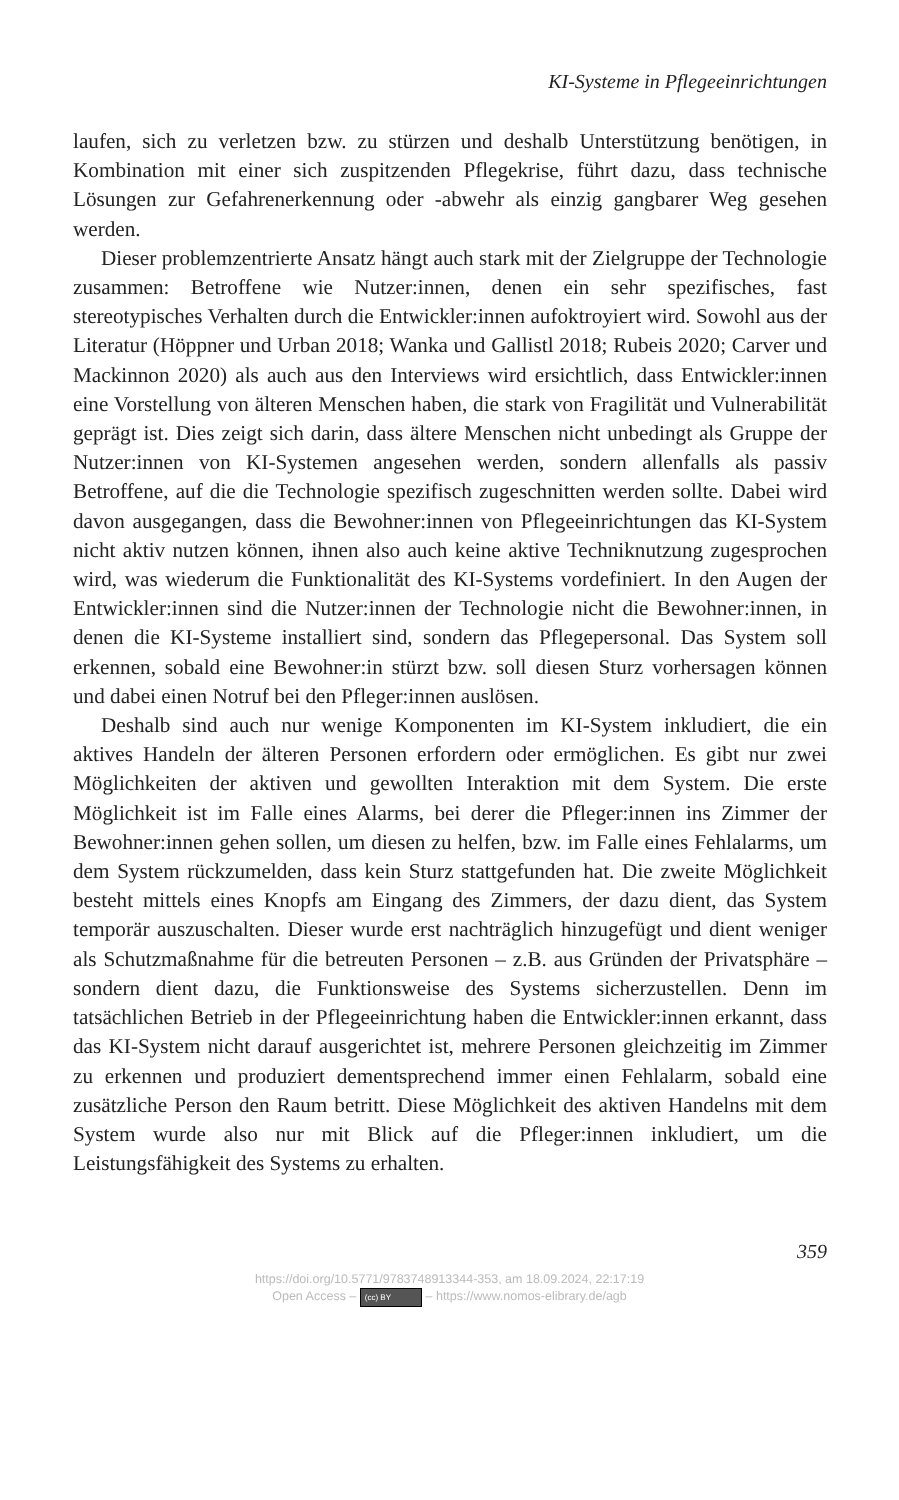KI-Systeme in Pflegeeinrichtungen
laufen, sich zu verletzen bzw. zu stürzen und deshalb Unterstützung benötigen, in Kombination mit einer sich zuspitzenden Pflegekrise, führt dazu, dass technische Lösungen zur Gefahrenerkennung oder -abwehr als einzig gangbarer Weg gesehen werden.
Dieser problemzentrierte Ansatz hängt auch stark mit der Zielgruppe der Technologie zusammen: Betroffene wie Nutzer:innen, denen ein sehr spezifisches, fast stereotypisches Verhalten durch die Entwickler:innen aufoktroyiert wird. Sowohl aus der Literatur (Höppner und Urban 2018; Wanka und Gallistl 2018; Rubeis 2020; Carver und Mackinnon 2020) als auch aus den Interviews wird ersichtlich, dass Entwickler:innen eine Vorstellung von älteren Menschen haben, die stark von Fragilität und Vulnerabilität geprägt ist. Dies zeigt sich darin, dass ältere Menschen nicht unbedingt als Gruppe der Nutzer:innen von KI-Systemen angesehen werden, sondern allenfalls als passiv Betroffene, auf die die Technologie spezifisch zugeschnitten werden sollte. Dabei wird davon ausgegangen, dass die Bewohner:innen von Pflegeeinrichtungen das KI-System nicht aktiv nutzen können, ihnen also auch keine aktive Techniknutzung zugesprochen wird, was wiederum die Funktionalität des KI-Systems vordefiniert. In den Augen der Entwickler:innen sind die Nutzer:innen der Technologie nicht die Bewohner:innen, in denen die KI-Systeme installiert sind, sondern das Pflegepersonal. Das System soll erkennen, sobald eine Bewohner:in stürzt bzw. soll diesen Sturz vorhersagen können und dabei einen Notruf bei den Pfleger:innen auslösen.
Deshalb sind auch nur wenige Komponenten im KI-System inkludiert, die ein aktives Handeln der älteren Personen erfordern oder ermöglichen. Es gibt nur zwei Möglichkeiten der aktiven und gewollten Interaktion mit dem System. Die erste Möglichkeit ist im Falle eines Alarms, bei derer die Pfleger:innen ins Zimmer der Bewohner:innen gehen sollen, um diesen zu helfen, bzw. im Falle eines Fehlalarms, um dem System rückzumelden, dass kein Sturz stattgefunden hat. Die zweite Möglichkeit besteht mittels eines Knopfs am Eingang des Zimmers, der dazu dient, das System temporär auszuschalten. Dieser wurde erst nachträglich hinzugefügt und dient weniger als Schutzmaßnahme für die betreuten Personen – z.B. aus Gründen der Privatsphäre – sondern dient dazu, die Funktionsweise des Systems sicherzustellen. Denn im tatsächlichen Betrieb in der Pflegeeinrichtung haben die Entwickler:innen erkannt, dass das KI-System nicht darauf ausgerichtet ist, mehrere Personen gleichzeitig im Zimmer zu erkennen und produziert dementsprechend immer einen Fehlalarm, sobald eine zusätzliche Person den Raum betritt. Diese Möglichkeit des aktiven Handelns mit dem System wurde also nur mit Blick auf die Pfleger:innen inkludiert, um die Leistungsfähigkeit des Systems zu erhalten.
359
https://doi.org/10.5771/9783748913344-353, am 18.09.2024, 22:17:19
Open Access – (cc) BY – https://www.nomos-elibrary.de/agb